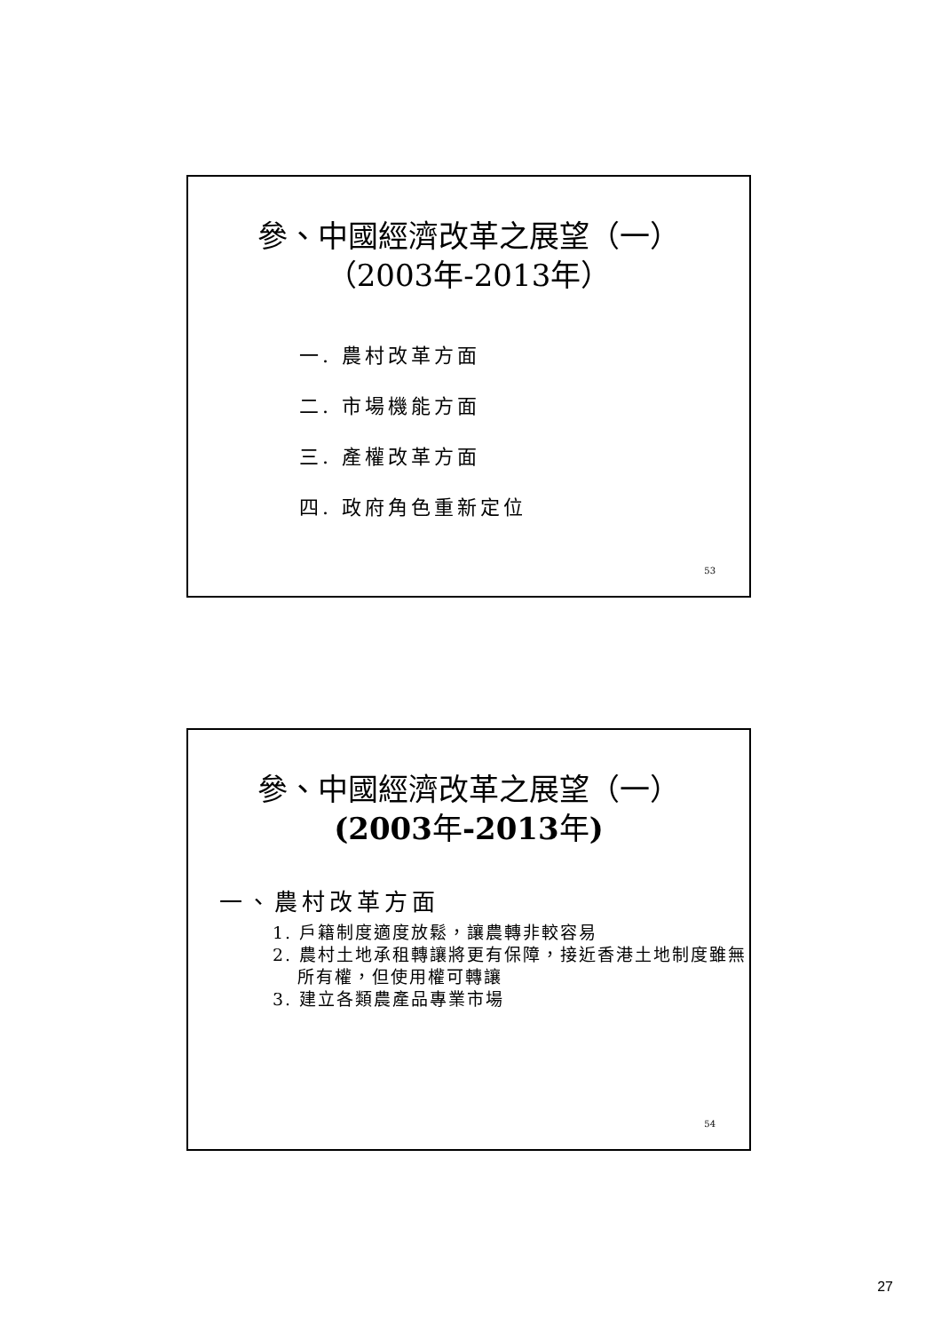參、中國經濟改革之展望（一）
（2003年-2013年）
一. 農村改革方面
二. 市場機能方面
三. 產權改革方面
四. 政府角色重新定位
53
參、中國經濟改革之展望（一）
(2003年-2013年)
一、農村改革方面
1. 戶籍制度適度放鬆，讓農轉非較容易
2. 農村土地承租轉讓將更有保障，接近香港土地制度雖無所有權，但使用權可轉讓
3. 建立各類農產品專業市場
54
27